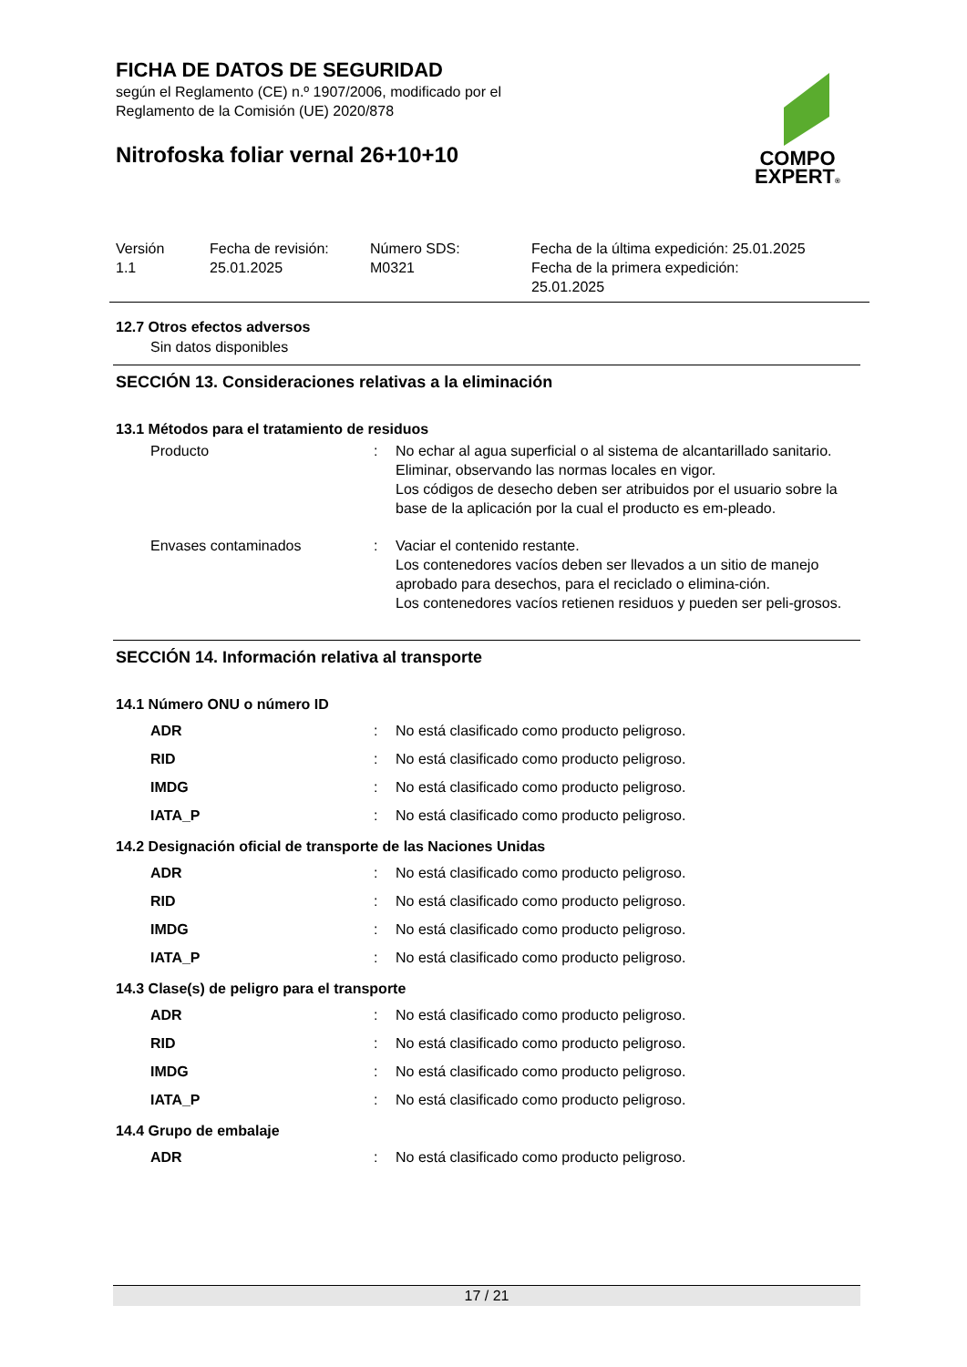FICHA DE DATOS DE SEGURIDAD
según el Reglamento (CE) n.º 1907/2006, modificado por el
Reglamento de la Comisión (UE) 2020/878
Nitrofoska foliar vernal 26+10+10
COMPO
EXPERT®
Versión
1.1
Fecha de revisión:
25.01.2025
Número SDS:
M0321
Fecha de la última expedición: 25.01.2025
Fecha de la primera expedición:
25.01.2025
12.7 Otros efectos adversos
Sin datos disponibles
SECCIÓN 13. Consideraciones relativas a la eliminación
13.1 Métodos para el tratamiento de residuos
Producto : No echar al agua superficial o al sistema de alcantarillado sanitario.
Eliminar, observando las normas locales en vigor.
Los códigos de desecho deben ser atribuidos por el usuario sobre la base de la aplicación por la cual el producto es em-pleado.
Envases contaminados : Vaciar el contenido restante.
Los contenedores vacíos deben ser llevados a un sitio de manejo aprobado para desechos, para el reciclado o elimina-ción.
Los contenedores vacíos retienen residuos y pueden ser peli-grosos.
SECCIÓN 14. Información relativa al transporte
14.1 Número ONU o número ID
ADR : No está clasificado como producto peligroso.
RID : No está clasificado como producto peligroso.
IMDG : No está clasificado como producto peligroso.
IATA_P : No está clasificado como producto peligroso.
14.2 Designación oficial de transporte de las Naciones Unidas
ADR : No está clasificado como producto peligroso.
RID : No está clasificado como producto peligroso.
IMDG : No está clasificado como producto peligroso.
IATA_P : No está clasificado como producto peligroso.
14.3 Clase(s) de peligro para el transporte
ADR : No está clasificado como producto peligroso.
RID : No está clasificado como producto peligroso.
IMDG : No está clasificado como producto peligroso.
IATA_P : No está clasificado como producto peligroso.
14.4 Grupo de embalaje
ADR : No está clasificado como producto peligroso.
17 / 21